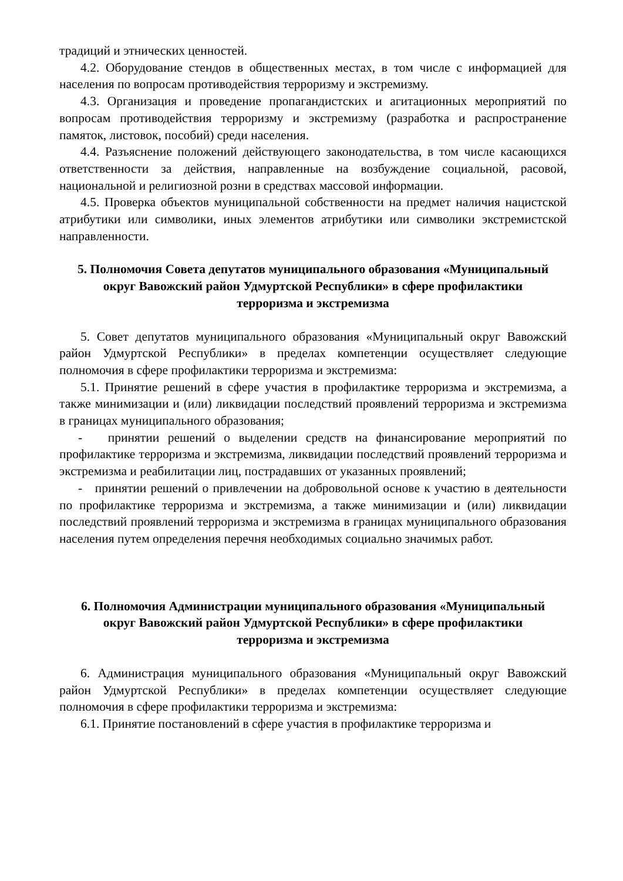традиций и этнических ценностей.
4.2. Оборудование стендов в общественных местах, в том числе с информацией для населения по вопросам противодействия терроризму и экстремизму.
4.3. Организация и проведение пропагандистских и агитационных мероприятий по вопросам противодействия терроризму и экстремизму (разработка и распространение памяток, листовок, пособий) среди населения.
4.4. Разъяснение положений действующего законодательства, в том числе касающихся ответственности за действия, направленные на возбуждение социальной, расовой, национальной и религиозной розни в средствах массовой информации.
4.5. Проверка объектов муниципальной собственности на предмет наличия нацистской атрибутики или символики, иных элементов атрибутики или символики экстремистской направленности.
5. Полномочия Совета депутатов муниципального образования «Муниципальный округ Вавожский район Удмуртской Республики» в сфере профилактики терроризма и экстремизма
5. Совет депутатов муниципального образования «Муниципальный округ Вавожский район Удмуртской Республики» в пределах компетенции осуществляет следующие полномочия в сфере профилактики терроризма и экстремизма:
5.1. Принятие решений в сфере участия в профилактике терроризма и экстремизма, а также минимизации и (или) ликвидации последствий проявлений терроризма и экстремизма в границах муниципального образования;
- принятии решений о выделении средств на финансирование мероприятий по профилактике терроризма и экстремизма, ликвидации последствий проявлений терроризма и экстремизма и реабилитации лиц, пострадавших от указанных проявлений;
- принятии решений о привлечении на добровольной основе к участию в деятельности по профилактике терроризма и экстремизма, а также минимизации и (или) ликвидации последствий проявлений терроризма и экстремизма в границах муниципального образования населения путем определения перечня необходимых социально значимых работ.
6. Полномочия Администрации муниципального образования «Муниципальный округ Вавожский район Удмуртской Республики» в сфере профилактики терроризма и экстремизма
6. Администрация муниципального образования «Муниципальный округ Вавожский район Удмуртской Республики» в пределах компетенции осуществляет следующие полномочия в сфере профилактики терроризма и экстремизма:
6.1. Принятие постановлений в сфере участия в профилактике терроризма и